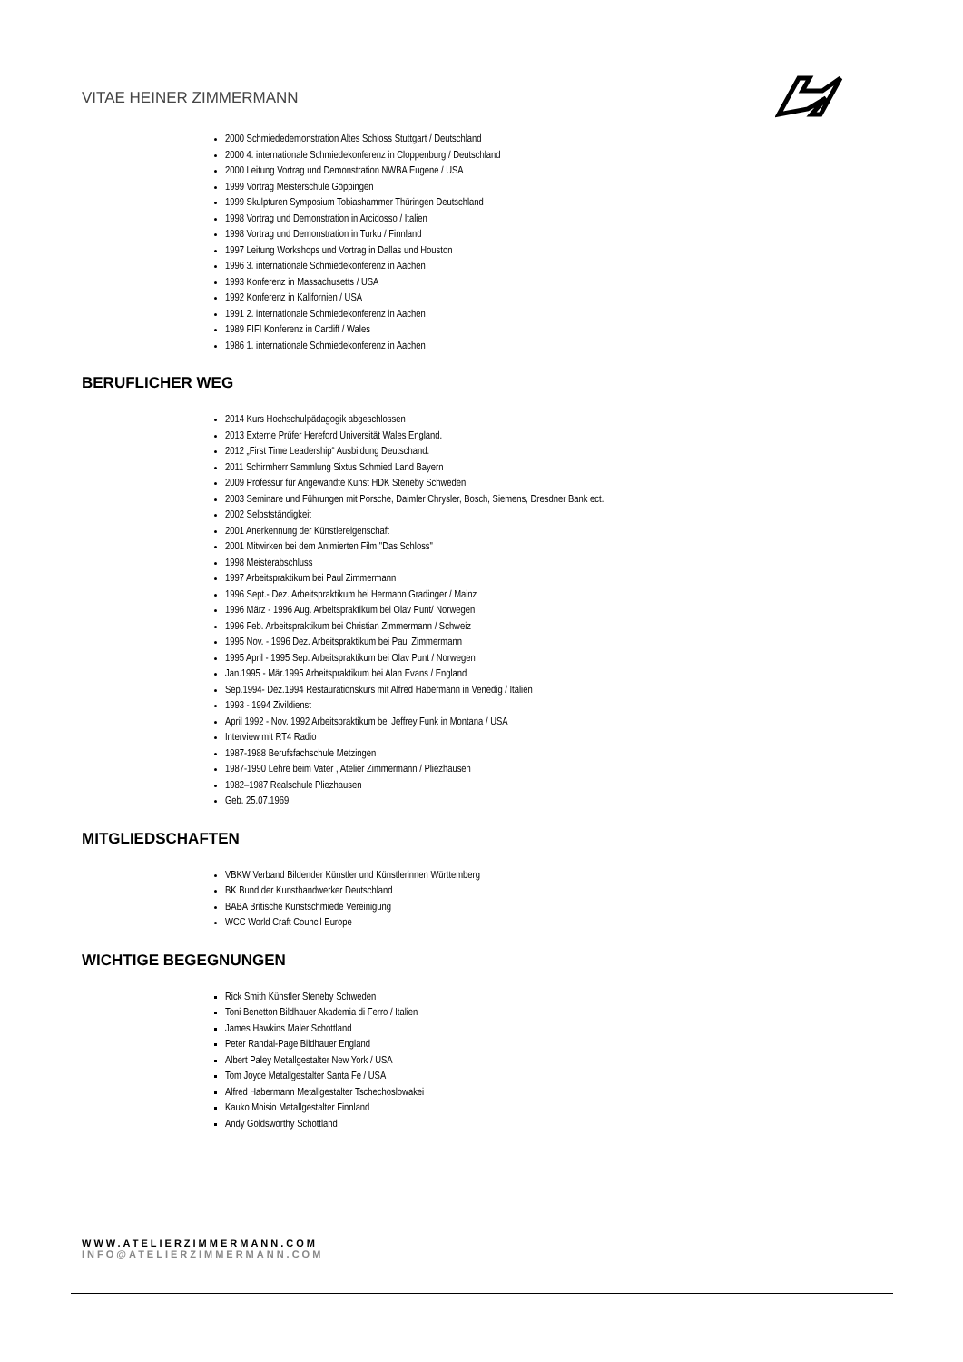VITAE HEINER ZIMMERMANN
2000 Schmiededemonstration Altes Schloss Stuttgart / Deutschland
2000 4. internationale Schmiedekonferenz in Cloppenburg / Deutschland
2000 Leitung Vortrag und Demonstration NWBA Eugene / USA
1999 Vortrag Meisterschule Göppingen
1999 Skulpturen Symposium Tobiashammer Thüringen Deutschland
1998 Vortrag und Demonstration in Arcidosso / Italien
1998 Vortrag und Demonstration in Turku / Finnland
1997 Leitung Workshops und Vortrag in Dallas und Houston
1996 3. internationale Schmiedekonferenz in Aachen
1993 Konferenz in Massachusetts / USA
1992 Konferenz in Kalifornien / USA
1991 2. internationale Schmiedekonferenz in Aachen
1989 FIFI Konferenz in Cardiff / Wales
1986 1. internationale Schmiedekonferenz in Aachen
BERUFLICHER WEG
2014 Kurs Hochschulpädagogik abgeschlossen
2013 Externe Prüfer Hereford Universität Wales England.
2012 „First Time Leadership“ Ausbildung Deutschand.
2011 Schirmherr Sammlung Sixtus Schmied Land Bayern
2009 Professur für Angewandte Kunst HDK Steneby Schweden
2003 Seminare und Führungen mit Porsche, Daimler Chrysler, Bosch, Siemens, Dresdner Bank ect.
2002 Selbstständigkeit
2001 Anerkennung der Künstlereigenschaft
2001 Mitwirken bei dem Animierten Film "Das Schloss"
1998 Meisterabschluss
1997 Arbeitspraktikum bei Paul Zimmermann
1996 Sept.- Dez. Arbeitspraktikum bei Hermann Gradinger / Mainz
1996 März - 1996 Aug. Arbeitspraktikum bei Olav Punt/ Norwegen
1996 Feb. Arbeitspraktikum bei Christian Zimmermann / Schweiz
1995 Nov. - 1996 Dez. Arbeitspraktikum bei Paul Zimmermann
1995 April - 1995 Sep. Arbeitspraktikum bei Olav Punt / Norwegen
Jan.1995 - Mär.1995 Arbeitspraktikum bei Alan Evans / England
Sep.1994- Dez.1994 Restaurationskurs mit Alfred Habermann in Venedig / Italien
1993 - 1994 Zivildienst
April 1992 - Nov. 1992 Arbeitspraktikum bei Jeffrey Funk in Montana / USA
Interview mit RT4 Radio
1987-1988 Berufsfachschule Metzingen
1987-1990 Lehre beim Vater , Atelier Zimmermann / Pliezhausen
1982–1987 Realschule Pliezhausen
Geb. 25.07.1969
MITGLIEDSCHAFTEN
VBKW Verband Bildender Künstler und Künstlerinnen Württemberg
BK Bund der Kunsthandwerker Deutschland
BABA Britische Kunstschmiede Vereinigung
WCC World Craft Council Europe
WICHTIGE BEGEGNUNGEN
Rick Smith Künstler Steneby Schweden
Toni Benetton Bildhauer Akademia di Ferro / Italien
James Hawkins Maler Schottland
Peter Randal-Page Bildhauer England
Albert Paley Metallgestalter New York / USA
Tom Joyce Metallgestalter Santa Fe / USA
Alfred Habermann Metallgestalter Tschechoslowakei
Kauko Moisio Metallgestalter Finnland
Andy Goldsworthy Schottland
WWW.ATELIERZIMMERMANN.COM
INFO@ATELIERZIMMERMANN.COM